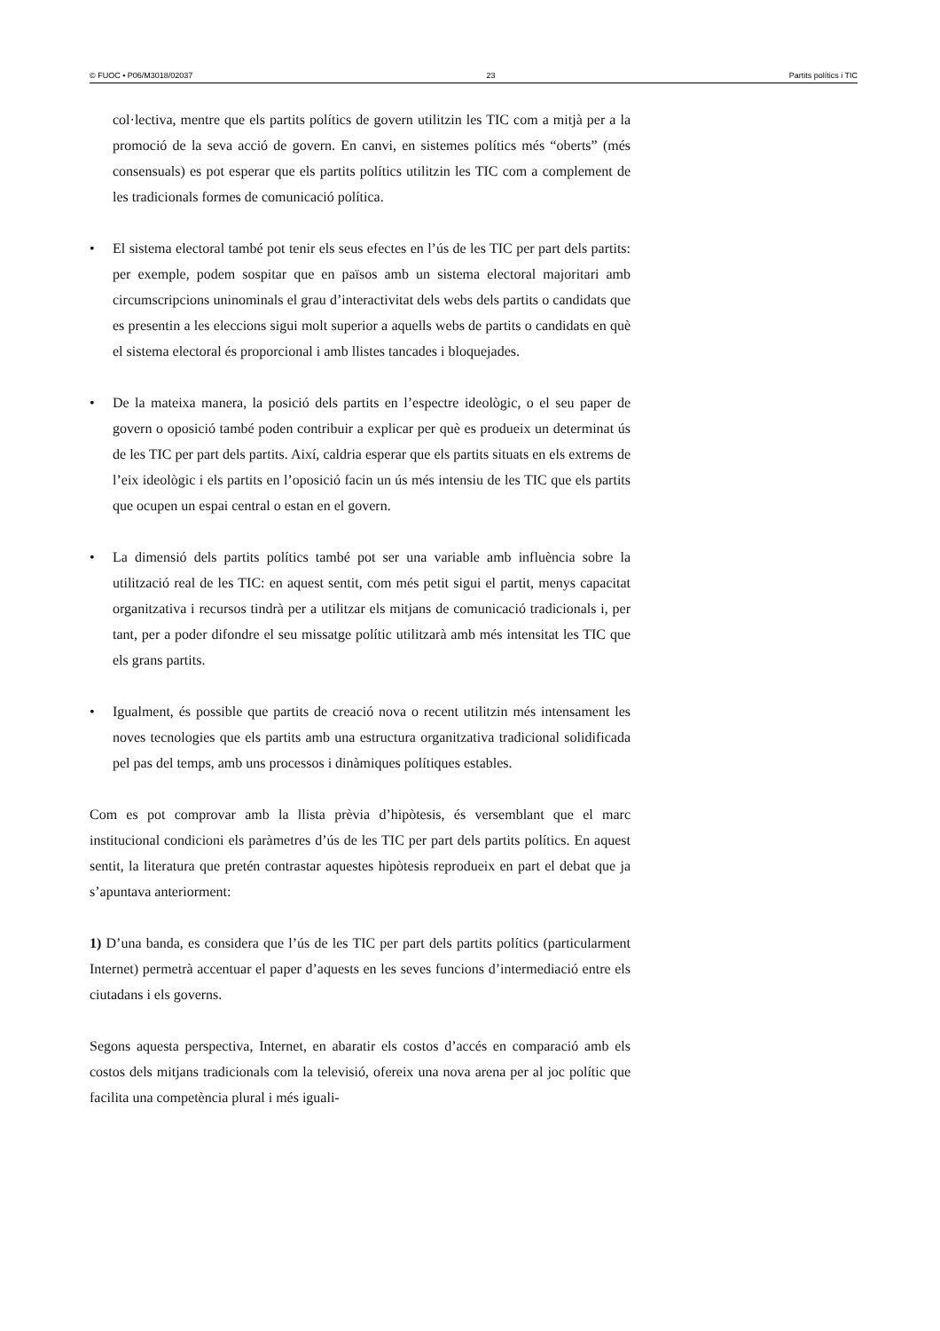© FUOC • P06/M3018/02037 23 Partits polítics i TIC
col·lectiva, mentre que els partits polítics de govern utilitzin les TIC com a mitjà per a la promoció de la seva acció de govern. En canvi, en sistemes polítics més “oberts” (més consensuals) es pot esperar que els partits polítics utilitzin les TIC com a complement de les tradicionals formes de comunicació política.
• El sistema electoral també pot tenir els seus efectes en l’ús de les TIC per part dels partits: per exemple, podem sospitar que en països amb un sistema electoral majoritari amb circumscripcions uninominals el grau d’interactivitat dels webs dels partits o candidats que es presentin a les eleccions sigui molt superior a aquells webs de partits o candidats en què el sistema electoral és proporcional i amb llistes tancades i bloquejades.
• De la mateixa manera, la posició dels partits en l’espectre ideològic, o el seu paper de govern o oposició també poden contribuir a explicar per què es produeix un determinat ús de les TIC per part dels partits. Així, caldria esperar que els partits situats en els extrems de l’eix ideològic i els partits en l’oposició facin un ús més intensiu de les TIC que els partits que ocupen un espai central o estan en el govern.
• La dimensió dels partits polítics també pot ser una variable amb influència sobre la utilització real de les TIC: en aquest sentit, com més petit sigui el partit, menys capacitat organitzativa i recursos tindrà per a utilitzar els mitjans de comunicació tradicionals i, per tant, per a poder difondre el seu missatge polític utilitzarà amb més intensitat les TIC que els grans partits.
• Igualment, és possible que partits de creació nova o recent utilitzin més intensament les noves tecnologies que els partits amb una estructura organitzativa tradicional solidificada pel pas del temps, amb uns processos i dinàmiques polítiques estables.
Com es pot comprovar amb la llista prèvia d’hipòtesis, és versemblant que el marc institucional condicioni els paràmetres d’ús de les TIC per part dels partits polítics. En aquest sentit, la literatura que pretén contrastar aquestes hipòtesis reprodueix en part el debat que ja s’apuntava anteriorment:
1) D’una banda, es considera que l’ús de les TIC per part dels partits polítics (particularment Internet) permetrà accentuar el paper d’aquests en les seves funcions d’intermediació entre els ciutadans i els governs.
Segons aquesta perspectiva, Internet, en abaratir els costos d’accés en comparació amb els costos dels mitjans tradicionals com la televisió, ofereix una nova arena per al joc polític que facilita una competència plural i més iguali-